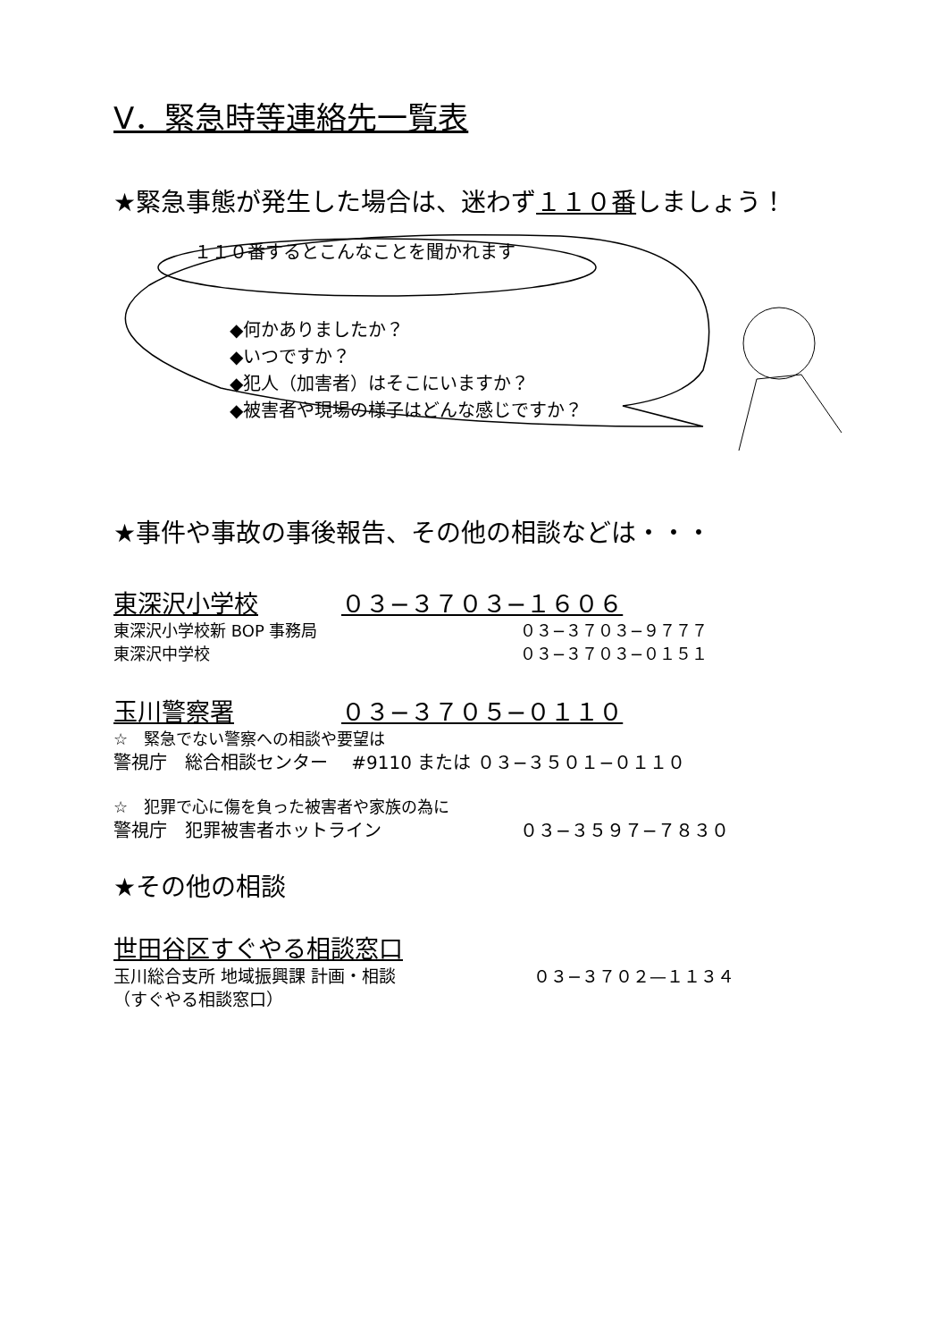Ⅴ．緊急時等連絡先一覧表
★緊急事態が発生した場合は、迷わず１１０番しましょう！
１１０番するとこんなことを聞かれます
◆何かありましたか？
◆いつですか？
◆犯人（加害者）はそこにいますか？
◆被害者や現場の様子はどんな感じですか？
★事件や事故の事後報告、その他の相談などは・・・
東深沢小学校 ０３−３７０３−１６０６
東深沢小学校新 BOP 事務局 ０３−３７０３−９７７７
東深沢中学校 ０３−３７０３−０１５１
玉川警察署 ０３−３７０５−０１１０
☆　緊急でない警察への相談や要望は
警視庁　総合相談センター　 #9110 または ０３−３５０１−０１１０
☆　犯罪で心に傷を負った被害者や家族の為に
警視庁　犯罪被害者ホットライン ０３−３５９７−７８３０
★その他の相談
世田谷区すぐやる相談窓口
玉川総合支所 地域振興課 計画・相談 ０３−３７０２—１１３４
（すぐやる相談窓口）